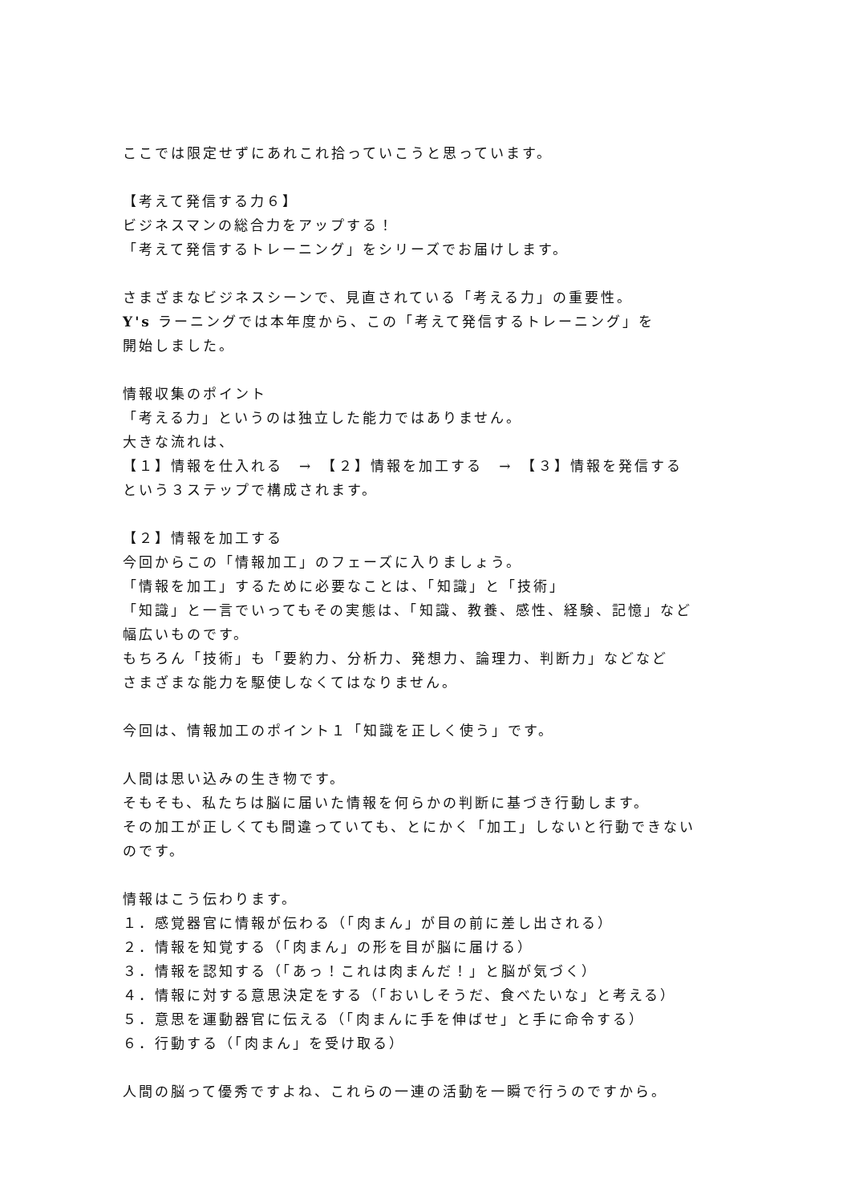ここでは限定せずにあれこれ拾っていこうと思っています。
【考えて発信する力６】
ビジネスマンの総合力をアップする！
「考えて発信するトレーニング」をシリーズでお届けします。
さまざまなビジネスシーンで、見直されている「考える力」の重要性。
Y's ラーニングでは本年度から、この「考えて発信するトレーニング」を
開始しました。
情報収集のポイント
「考える力」というのは独立した能力ではありません。
大きな流れは、
【１】情報を仕入れる　→　【２】情報を加工する　→　【３】情報を発信する
という３ステップで構成されます。
【２】情報を加工する
今回からこの「情報加工」のフェーズに入りましょう。
「情報を加工」するために必要なことは、「知識」と「技術」
「知識」と一言でいってもその実態は、「知識、教養、感性、経験、記憶」など
幅広いものです。
もちろん「技術」も「要約力、分析力、発想力、論理力、判断力」などなど
さまざまな能力を駆使しなくてはなりません。
今回は、情報加工のポイント１「知識を正しく使う」です。
人間は思い込みの生き物です。
そもそも、私たちは脳に届いた情報を何らかの判断に基づき行動します。
その加工が正しくても間違っていても、とにかく「加工」しないと行動できない
のです。
情報はこう伝わります。
１．感覚器官に情報が伝わる（「肉まん」が目の前に差し出される）
２．情報を知覚する（「肉まん」の形を目が脳に届ける）
３．情報を認知する（「あっ！これは肉まんだ！」と脳が気づく）
４．情報に対する意思決定をする（「おいしそうだ、食べたいな」と考える）
５．意思を運動器官に伝える（「肉まんに手を伸ばせ」と手に命令する）
６．行動する（「肉まん」を受け取る）
人間の脳って優秀ですよね、これらの一連の活動を一瞬で行うのですから。